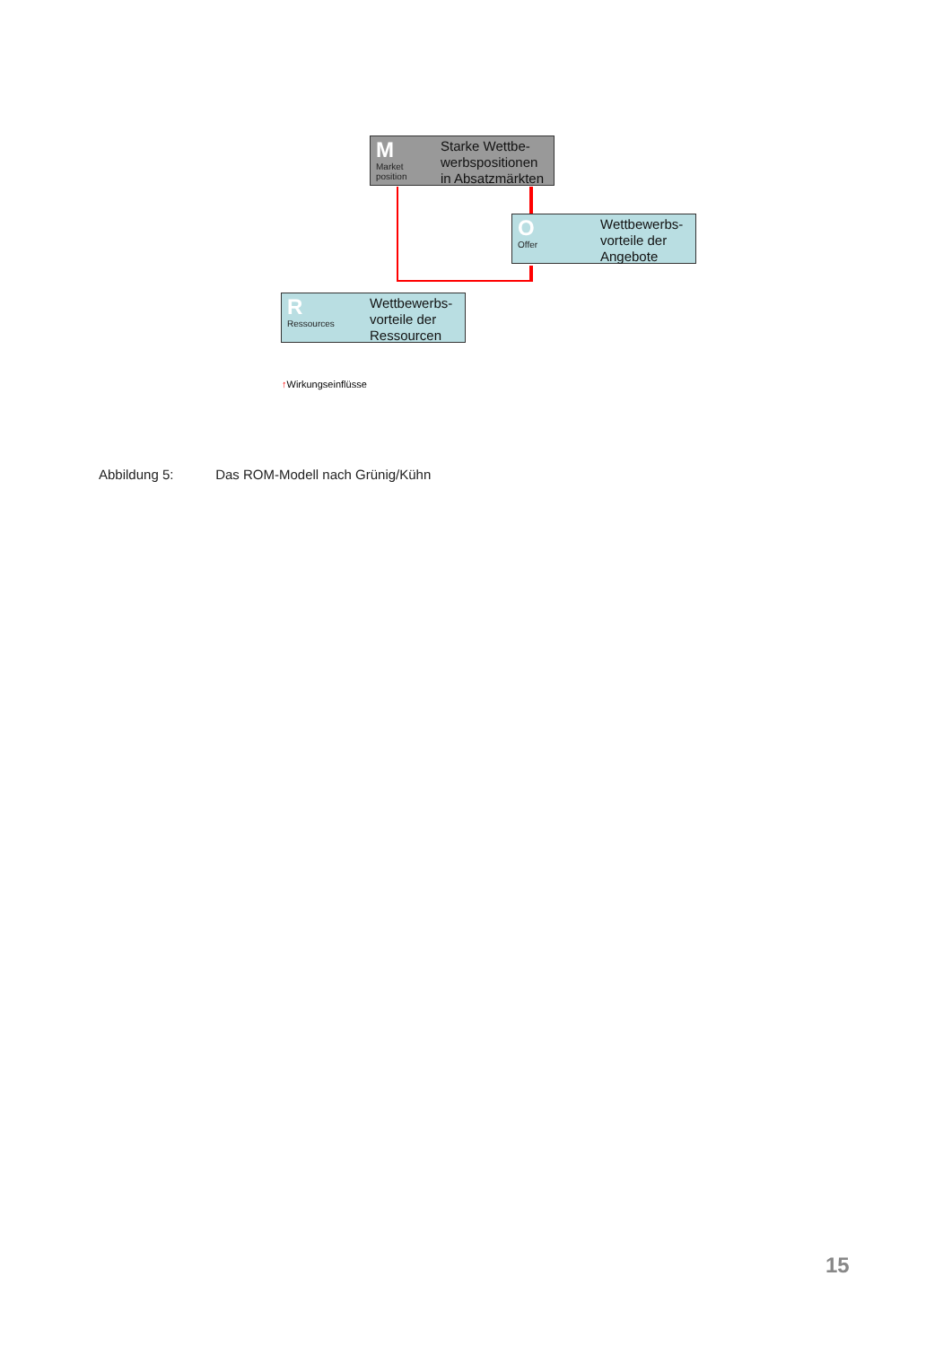M
Market
position
Starke Wettbe-werbspositionen in Absatzmärkten
O
Offer
Wettbewerbs-vorteile der Angebote
R
Ressources
Wettbewerbs-vorteile der Ressourcen
↑Wirkungseinflüsse
Abbildung 5: Das ROM-Modell nach Grünig/Kühn
15